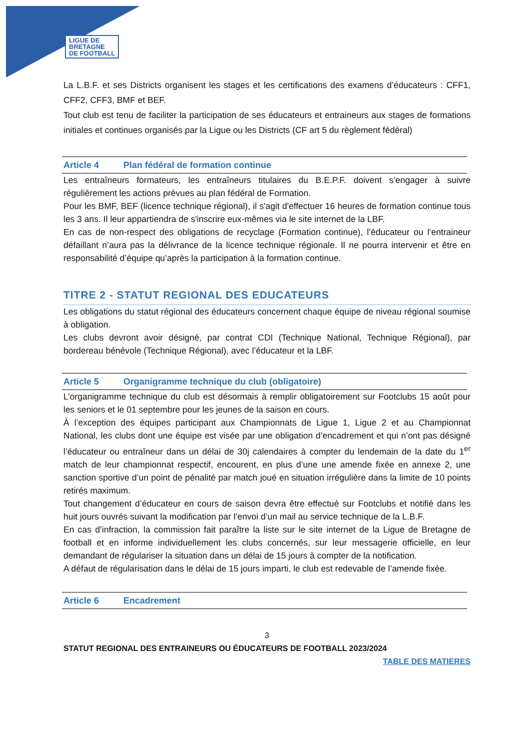LIGUE DE
BRETAGNE
DE FOOTBALL
La L.B.F. et ses Districts organisent les stages et les certifications des examens d’éducateurs : CFF1, CFF2, CFF3, BMF et BEF.
Tout club est tenu de faciliter la participation de ses éducateurs et entraineurs aux stages de formations initiales et continues organisés par la Ligue ou les Districts (CF art 5 du règlement fédéral)
Article 4 Plan fédéral de formation continue
Les entraîneurs formateurs, les entraîneurs titulaires du B.E.P.F. doivent s’engager à suivre régulièrement les actions prévues au plan fédéral de Formation.
Pour les BMF, BEF (licence technique régional), il s'agit d'effectuer 16 heures de formation continue tous les 3 ans. Il leur appartiendra de s'inscrire eux-mêmes via le site internet de la LBF.
En cas de non-respect des obligations de recyclage (Formation continue), l’éducateur ou l’entraineur défaillant n’aura pas la délivrance de la licence technique régionale. Il ne pourra intervenir et être en responsabilité d’équipe qu’après la participation à la formation continue.
TITRE 2 - STATUT REGIONAL DES EDUCATEURS
Les obligations du statut régional des éducateurs concernent chaque équipe de niveau régional soumise à obligation.
Les clubs devront avoir désigné, par contrat CDI (Technique National, Technique Régional), par bordereau bénévole (Technique Régional), avec l’éducateur et la LBF.
Article 5 Organigramme technique du club (obligatoire)
L’organigramme technique du club est désormais à remplir obligatoirement sur Footclubs 15 août pour les seniors et le 01 septembre pour les jeunes de la saison en cours.
À l’exception des équipes participant aux Championnats de Ligue 1, Ligue 2 et au Championnat National, les clubs dont une équipe est visée par une obligation d’encadrement et qui n’ont pas désigné l’éducateur ou entraîneur dans un délai de 30j calendaires à compter du lendemain de la date du 1<sup>er</sup> match de leur championnat respectif, encourent, en plus d’une une amende fixée en annexe 2, une sanction sportive d’un point de pénalité par match joué en situation irrégulière dans la limite de 10 points retirés maximum.
Tout changement d’éducateur en cours de saison devra être effectué sur Footclubs et notifié dans les huit jours ouvrés suivant la modification par l’envoi d’un mail au service technique de la L.B.F.
En cas d’infraction, la commission fait paraître la liste sur le site internet de la Ligue de Bretagne de football et en informe individuellement les clubs concernés, sur leur messagerie officielle, en leur demandant de régulariser la situation dans un délai de 15 jours à compter de la notification.
A défaut de régularisation dans le délai de 15 jours imparti, le club est redevable de l’amende fixée.
Article 6 Encadrement
3
STATUT REGIONAL DES ENTRAINEURS OU ÉDUCATEURS DE FOOTBALL 2023/2024
TABLE DES MATIERES